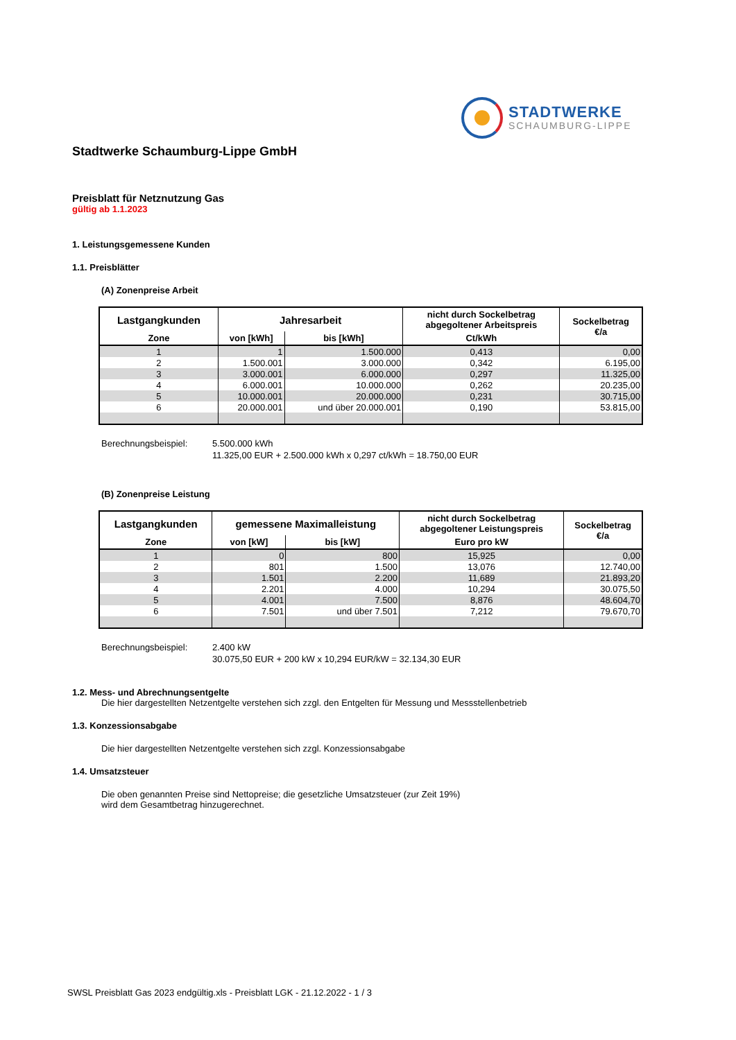STADTWERKE
SCHAUMBURG-LIPPE
Stadtwerke Schaumburg-Lippe GmbH
Preisblatt für Netznutzung Gas
gültig ab 1.1.2023
1. Leistungsgemessene Kunden
1.1. Preisblätter
(A) Zonenpreise Arbeit
| Lastgangkunden | Jahresarbeit | | nicht durch Sockelbetrag abgegoltener Arbeitspreis | Sockelbetrag €/a |
| --- | --- | --- | --- | --- |
| Zone | von [kWh] | bis [kWh] | Ct/kWh | |
| 1 | 1 | 1.500.000 | 0,413 | 0,00 |
| 2 | 1.500.001 | 3.000.000 | 0,342 | 6.195,00 |
| 3 | 3.000.001 | 6.000.000 | 0,297 | 11.325,00 |
| 4 | 6.000.001 | 10.000.000 | 0,262 | 20.235,00 |
| 5 | 10.000.001 | 20.000.000 | 0,231 | 30.715,00 |
| 6 | 20.000.001 | und über 20.000.001 | 0,190 | 53.815,00 |
Berechnungsbeispiel: 5.500.000 kWh
11.325,00 EUR + 2.500.000 kWh x 0,297 ct/kWh = 18.750,00 EUR
(B) Zonenpreise Leistung
| Lastgangkunden | gemessene Maximalleistung | | nicht durch Sockelbetrag abgegoltener Leistungspreis | Sockelbetrag €/a |
| --- | --- | --- | --- | --- |
| Zone | von [kW] | bis [kW] | Euro pro kW | |
| 1 | 0 | 800 | 15,925 | 0,00 |
| 2 | 801 | 1.500 | 13,076 | 12.740,00 |
| 3 | 1.501 | 2.200 | 11,689 | 21.893,20 |
| 4 | 2.201 | 4.000 | 10,294 | 30.075,50 |
| 5 | 4.001 | 7.500 | 8,876 | 48.604,70 |
| 6 | 7.501 | und über 7.501 | 7,212 | 79.670,70 |
Berechnungsbeispiel: 2.400 kW
30.075,50 EUR + 200 kW x 10,294 EUR/kW = 32.134,30 EUR
1.2. Mess- und Abrechnungsentgelte
Die hier dargestellten Netzentgelte verstehen sich zzgl. den Entgelten für Messung und Messstellenbetrieb
1.3. Konzessionsabgabe
Die hier dargestellten Netzentgelte verstehen sich zzgl. Konzessionsabgabe
1.4. Umsatzsteuer
Die oben genannten Preise sind Nettopreise; die gesetzliche Umsatzsteuer (zur Zeit 19%)
wird dem Gesamtbetrag hinzugerechnet.
SWSL Preisblatt Gas 2023 endgültig.xls - Preisblatt LGK - 21.12.2022 - 1 / 3